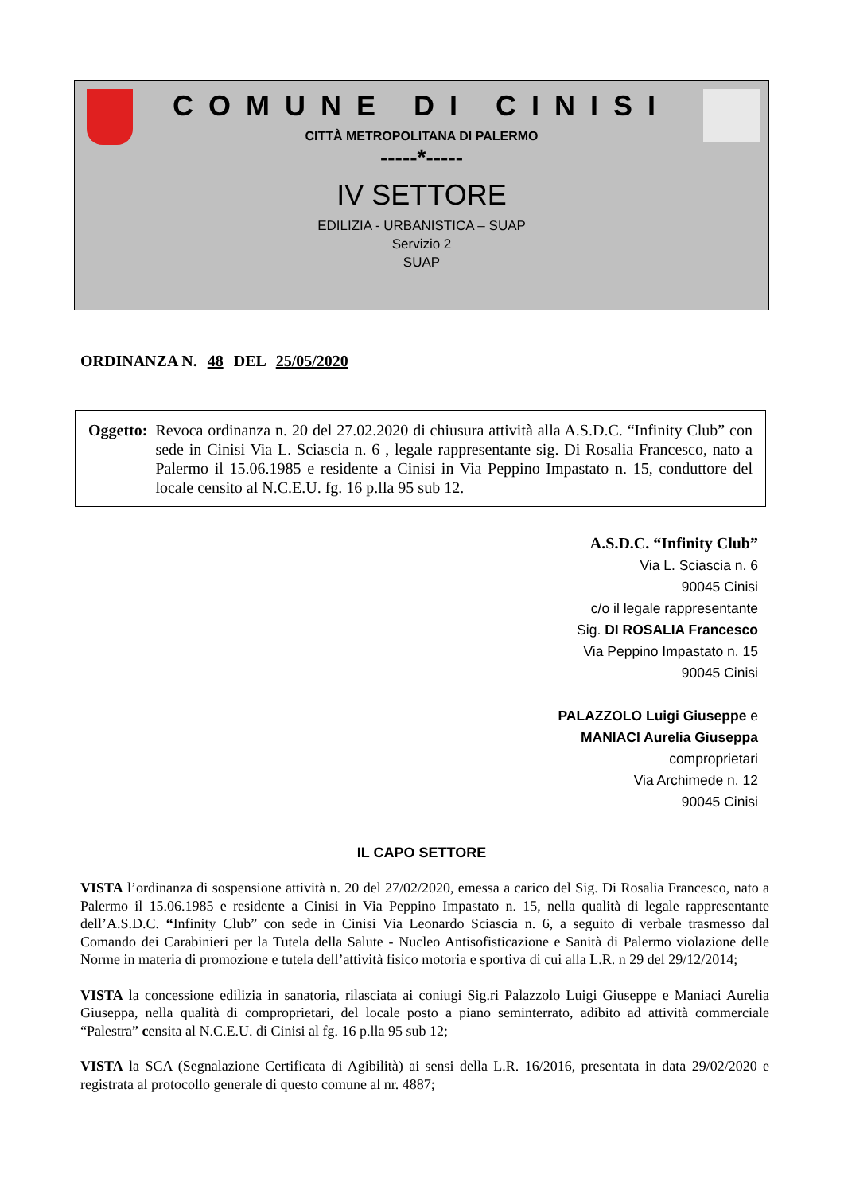COMUNE DI CINISI
CITTÀ METROPOLITANA DI PALERMO
-----*-----
IV SETTORE
EDILIZIA - URBANISTICA – SUAP
Servizio 2
SUAP
ORDINANZA N. 48 DEL 25/05/2020
Oggetto: Revoca ordinanza n. 20 del 27.02.2020 di chiusura attività alla A.S.D.C. “Infinity Club” con sede in Cinisi Via L. Sciascia n. 6 , legale rappresentante sig. Di Rosalia Francesco, nato a Palermo il 15.06.1985 e residente a Cinisi in Via Peppino Impastato n. 15, conduttore del locale censito al N.C.E.U. fg. 16 p.lla 95 sub 12.
A.S.D.C. “Infinity Club”
Via L. Sciascia n. 6
90045 Cinisi
c/o il legale rappresentante
Sig. DI ROSALIA Francesco
Via Peppino Impastato n. 15
90045 Cinisi
PALAZZOLO Luigi Giuseppe e
MANIACI Aurelia Giuseppa
comproprietari
Via Archimede n. 12
90045 Cinisi
IL CAPO SETTORE
VISTA l’ordinanza di sospensione attività n. 20 del 27/02/2020, emessa a carico del Sig. Di Rosalia Francesco, nato a Palermo il 15.06.1985 e residente a Cinisi in Via Peppino Impastato n. 15, nella qualità di legale rappresentante dell’A.S.D.C. “Infinity Club” con sede in Cinisi Via Leonardo Sciascia n. 6, a seguito di verbale trasmesso dal Comando dei Carabinieri per la Tutela della Salute - Nucleo Antisofisticazione e Sanità di Palermo violazione delle Norme in materia di promozione e tutela dell’attività fisico motoria e sportiva di cui alla L.R. n 29 del 29/12/2014;
VISTA la concessione edilizia in sanatoria, rilasciata ai coniugi Sig.ri Palazzolo Luigi Giuseppe e Maniaci Aurelia Giuseppa, nella qualità di comproprietari, del locale posto a piano seminterrato, adibito ad attività commerciale “Palestra” censita al N.C.E.U. di Cinisi al fg. 16 p.lla 95 sub 12;
VISTA la SCA (Segnalazione Certificata di Agibilità) ai sensi della L.R. 16/2016, presentata in data 29/02/2020 e registrata al protocollo generale di questo comune al nr. 4887;